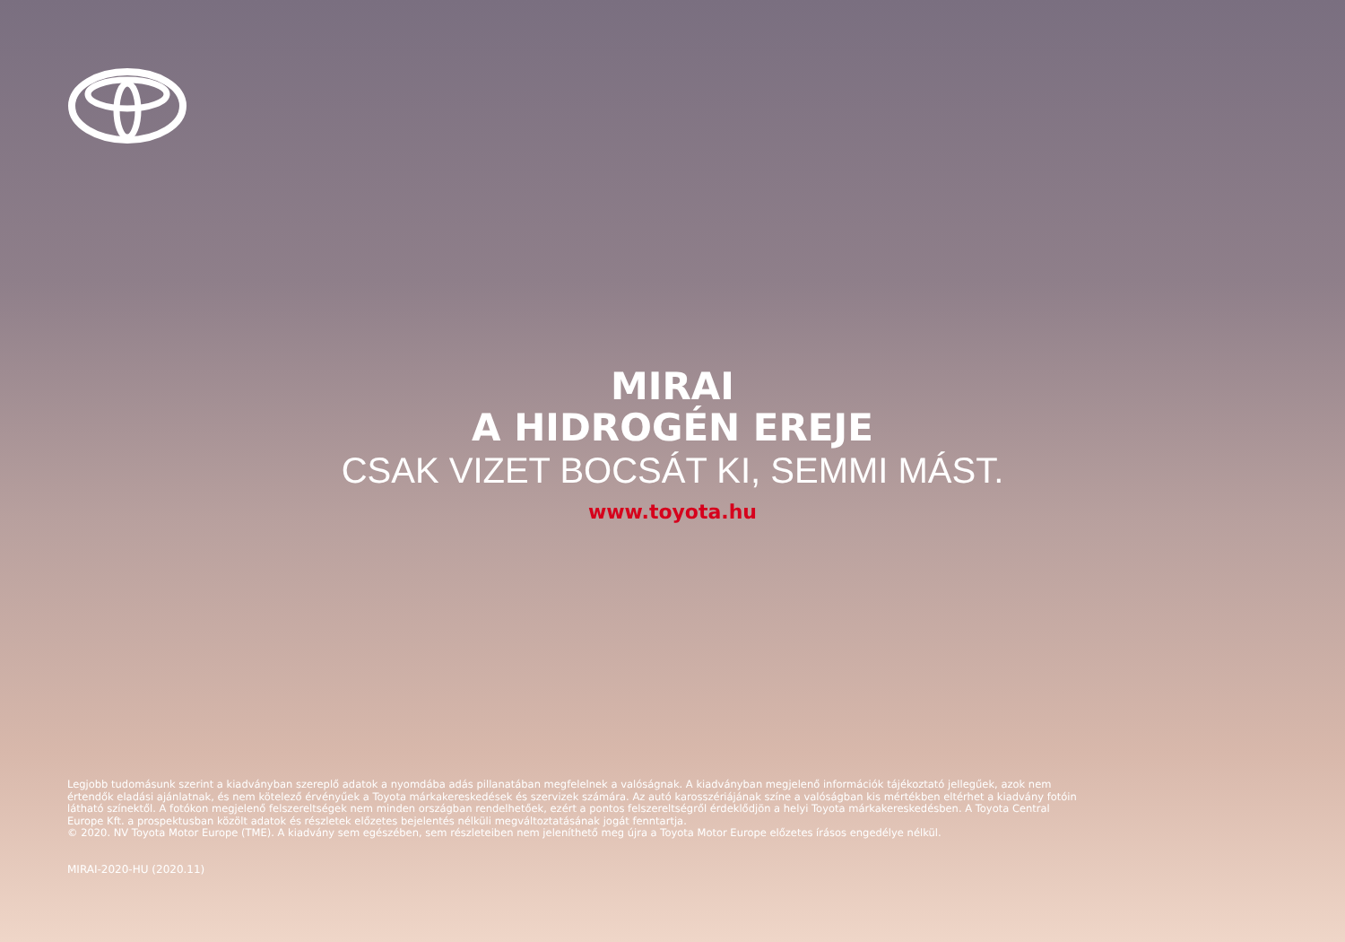MIRAI
A HIDROGÉN EREJE
CSAK VIZET BOCSÁT KI, SEMMI MÁST.
www.toyota.hu
Legjobb tudomásunk szerint a kiadványban szereplő adatok a nyomdába adás pillanatában megfelelnek a valóságnak. A kiadványban megjelenő információk tájékoztató jellegűek, azok nem értendők eladási ajánlatnak, és nem kötelező érvényűek a Toyota márkakereskedések és szervizek számára. Az autó karosszériájának színe a valóságban kis mértékben eltérhet a kiadvány fotóin látható színektől. A fotókon megjelenő felszereltségek nem minden országban rendelhetőek, ezért a pontos felszereltségről érdeklődjön a helyi Toyota márkakereskedésben. A Toyota Central Europe Kft. a prospektusban közölt adatok és részletek előzetes bejelentés nélküli megváltoztatásának jogát fenntartja.
© 2020. NV Toyota Motor Europe (TME). A kiadvány sem egészében, sem részleteiben nem jeleníthető meg újra a Toyota Motor Europe előzetes írásos engedélye nélkül.
MIRAI-2020-HU (2020.11)